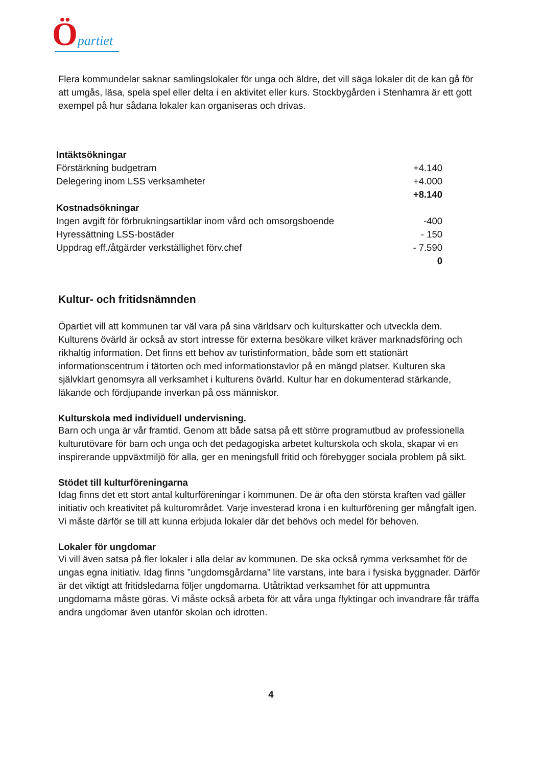Öpartiet
Flera kommundelar saknar samlingslokaler för unga och äldre, det vill säga lokaler dit de kan gå för att umgås, läsa, spela spel eller delta i en aktivitet eller kurs. Stockbygården i Stenhamra är ett gott exempel på hur sådana lokaler kan organiseras och drivas.
| Intäktsökningar | |
| Förstärkning budgetram | +4.140 |
| Delegering inom LSS verksamheter | +4.000 |
| | +8.140 |
| Kostnadsökningar | |
| Ingen avgift för förbrukningsartiklar inom vård och omsorgsboende | -400 |
| Hyressättning LSS-bostäder | - 150 |
| Uppdrag eff./åtgärder verkställighet förv.chef | - 7.590 |
| | 0 |
Kultur- och fritidsnämnden
Öpartiet vill att kommunen tar väl vara på sina världsarv och kulturskatter och utveckla dem. Kulturens övärld är också av stort intresse för externa besökare vilket kräver marknadsföring och rikhaltig information. Det finns ett behov av turistinformation, både som ett stationärt informationscentrum i tätorten och med informationstavlor på en mängd platser. Kulturen ska självklart genomsyra all verksamhet i kulturens övärld. Kultur har en dokumenterad stärkande, läkande och fördjupande inverkan på oss människor.
Kulturskola med individuell undervisning.
Barn och unga är vår framtid. Genom att både satsa på ett större programutbud av professionella kulturutövare för barn och unga och det pedagogiska arbetet kulturskola och skola, skapar vi en inspirerande uppväxtmiljö för alla, ger en meningsfull fritid och förebygger sociala problem på sikt.
Stödet till kulturföreningarna
Idag finns det ett stort antal kulturföreningar i kommunen. De är ofta den största kraften vad gäller initiativ och kreativitet på kulturområdet. Varje investerad krona i en kulturförening ger mångfalt igen. Vi måste därför se till att kunna erbjuda lokaler där det behövs och medel för behoven.
Lokaler för ungdomar
Vi vill även satsa på fler lokaler i alla delar av kommunen. De ska också rymma verksamhet för de ungas egna initiativ. Idag finns ”ungdomsgårdarna” lite varstans, inte bara i fysiska byggnader. Därför är det viktigt att fritidsledarna följer ungdomarna. Utåtriktad verksamhet för att uppmuntra ungdomarna måste göras. Vi måste också arbeta för att våra unga flyktingar och invandrare får träffa andra ungdomar även utanför skolan och idrotten.
4